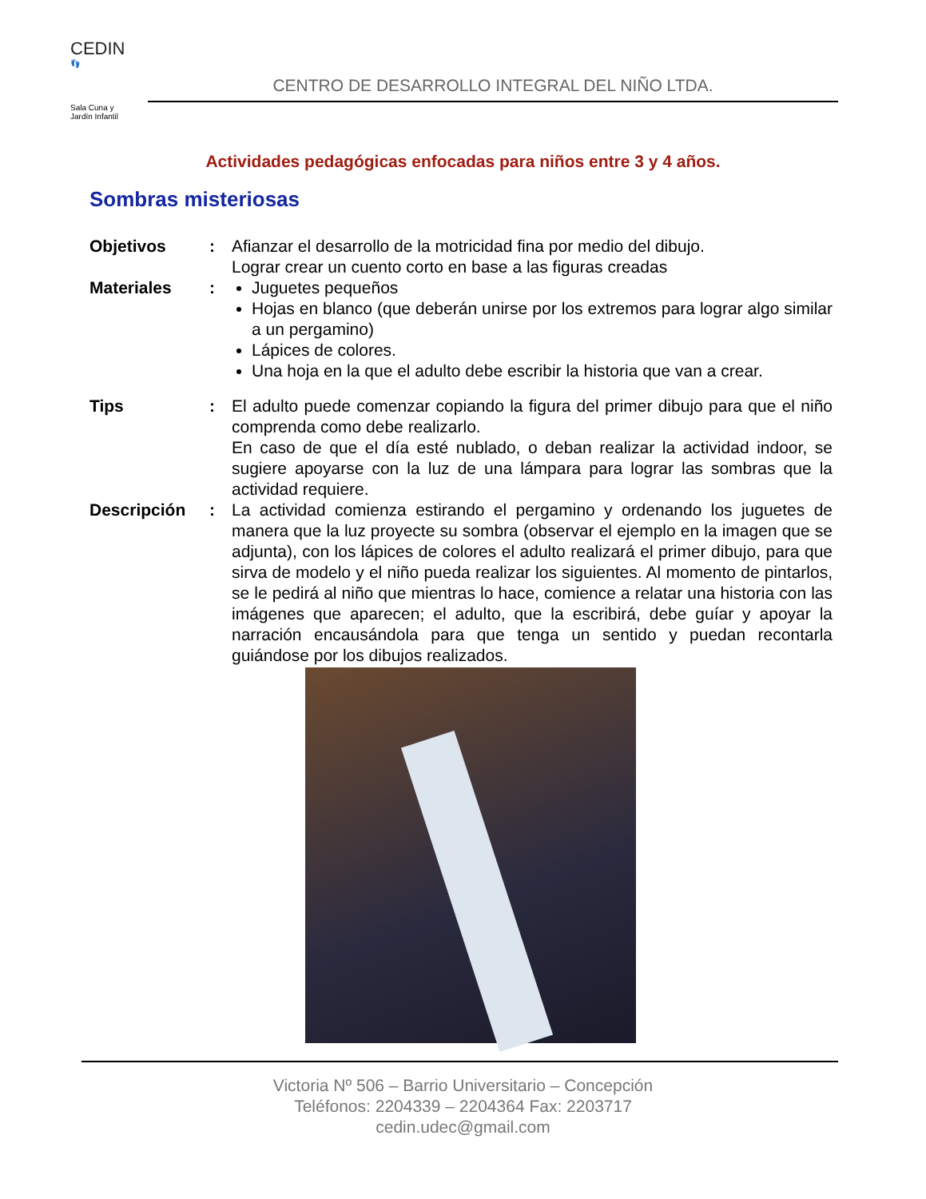CEDIN
👣
Sala Cuna y
Jardín Infantil
CENTRO DE DESARROLLO INTEGRAL DEL NIÑO LTDA.
Actividades pedagógicas enfocadas para niños entre 3 y 4 años.
Sombras misteriosas
Objetivos : Afianzar el desarrollo de la motricidad fina por medio del dibujo.
Lograr crear un cuento corto en base a las figuras creadas
Materiales : Juguetes pequeños
Hojas en blanco (que deberán unirse por los extremos para lograr algo similar a un pergamino)
Lápices de colores.
Una hoja en la que el adulto debe escribir la historia que van a crear.
Tips : El adulto puede comenzar copiando la figura del primer dibujo para que el niño comprenda como debe realizarlo.
En caso de que el día esté nublado, o deban realizar la actividad indoor, se sugiere apoyarse con la luz de una lámpara para lograr las sombras que la actividad requiere.
Descripción : La actividad comienza estirando el pergamino y ordenando los juguetes de manera que la luz proyecte su sombra (observar el ejemplo en la imagen que se adjunta), con los lápices de colores el adulto realizará el primer dibujo, para que sirva de modelo y el niño pueda realizar los siguientes. Al momento de pintarlos, se le pedirá al niño que mientras lo hace, comience a relatar una historia con las imágenes que aparecen; el adulto, que la escribirá, debe guíar y apoyar la narración encausándola para que tenga un sentido y puedan recontarla guiándose por los dibujos realizados.
Victoria Nº 506 – Barrio Universitario – Concepción
Teléfonos: 2204339 – 2204364 Fax: 2203717
cedin.udec@gmail.com